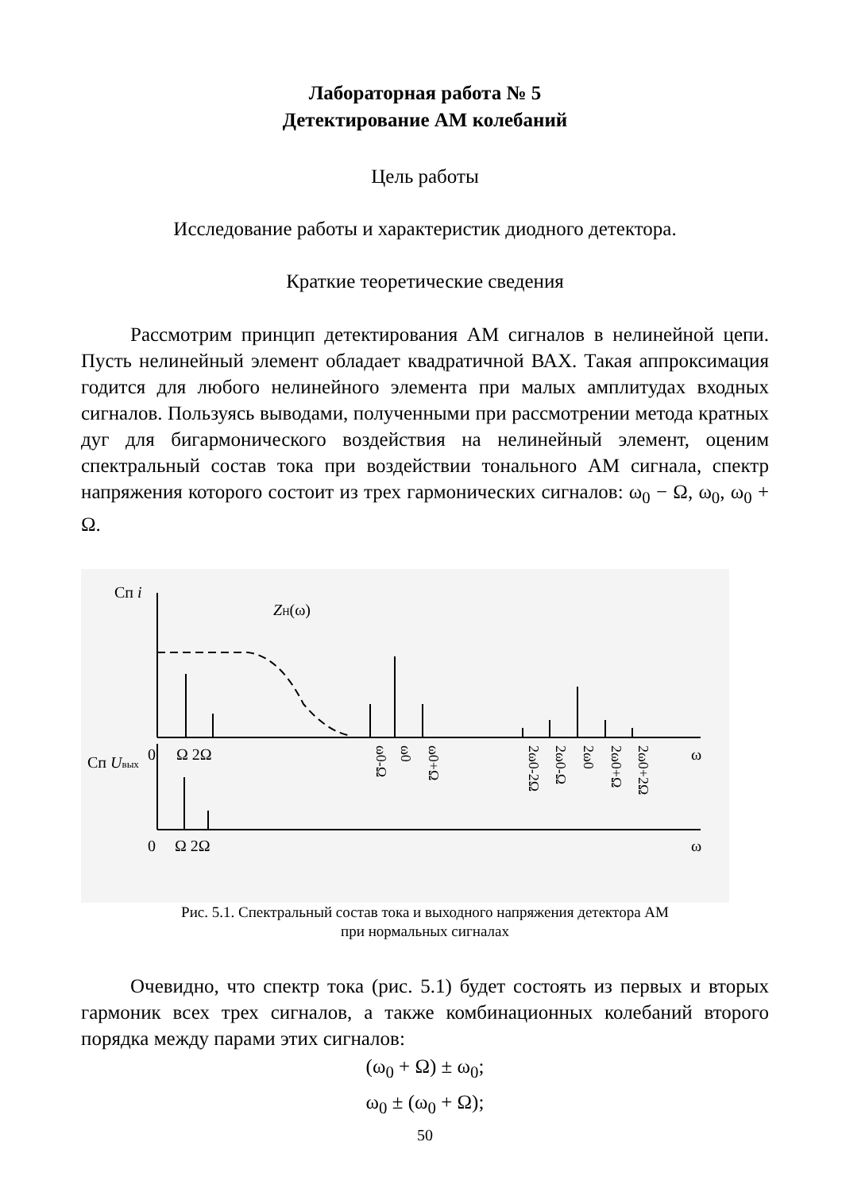Лабораторная работа № 5
Детектирование АМ колебаний
Цель работы
Исследование работы и характеристик диодного детектора.
Краткие теоретические сведения
Рассмотрим принцип детектирования АМ сигналов в нелинейной цепи. Пусть нелинейный элемент обладает квадратичной ВАХ. Такая аппроксимация годится для любого нелинейного элемента при малых амплитудах входных сигналов. Пользуясь выводами, полученными при рассмотрении метода кратных дуг для бигармонического воздействия на нелинейный элемент, оценим спектральный состав тока при воздействии тонального АМ сигнала, спектр напряжения которого состоит из трех гармонических сигналов: ω<sub>0</sub> − Ω, ω<sub>0</sub>, ω<sub>0</sub> + Ω.
Сп i
ZН(ω)
0
Ω 2Ω
ω
Сп Uвых
0
Ω 2Ω
ω
ω0-Ω
ω0
ω0+Ω
2ω0-2Ω
2ω0-Ω
2ω0
2ω0+Ω
2ω0+2Ω
Рис. 5.1. Спектральный состав тока и выходного напряжения детектора АМ
при нормальных сигналах
Очевидно, что спектр тока (рис. 5.1) будет состоять из первых и вторых гармоник всех трех сигналов, а также комбинационных колебаний второго порядка между парами этих сигналов:
(ω<sub>0</sub> + Ω) ± ω<sub>0</sub>;
ω<sub>0</sub> ± (ω<sub>0</sub> + Ω);
50